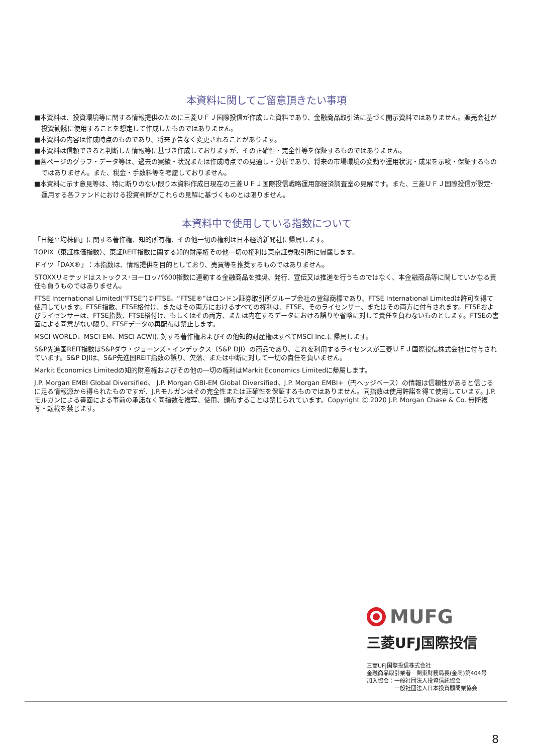本資料に関してご留意頂きたい事項
■本資料は、投資環境等に関する情報提供のために三菱ＵＦＪ国際投信が作成した資料であり、金融商品取引法に基づく開示資料ではありません。販売会社が投資勧誘に使用することを想定して作成したものではありません。
■本資料の内容は作成時点のものであり、将来予告なく変更されることがあります。
■本資料は信頼できると判断した情報等に基づき作成しておりますが、その正確性・完全性等を保証するものではありません。
■各ページのグラフ・データ等は、過去の実績・状況または作成時点での見通し・分析であり、将来の市場環境の変動や運用状況・成果を示唆・保証するものではありません。また、税金・手数料等を考慮しておりません。
■本資料に示す意見等は、特に断りのない限り本資料作成日現在の三菱ＵＦＪ国際投信戦略運用部経済調査室の見解です。また、三菱ＵＦＪ国際投信が設定･運用する各ファンドにおける投資判断がこれらの見解に基づくものとは限りません。
本資料中で使用している指数について
「日経平均株価」に関する著作権、知的所有権、その他一切の権利は日本経済新聞社に帰属します。
TOPIX（東証株価指数）、東証REIT指数に関する知的財産権その他一切の権利は東京証券取引所に帰属します。
ドイツ「DAX®」：本指数は、情報提供を目的としており、売買等を推奨するものではありません。
STOXXリミテッドはストックス･ヨーロッパ600指数に連動する金融商品を推奨、発行、宣伝又は推進を行うものではなく、本金融商品等に関していかなる責任も負うものではありません。
FTSE International Limited(“FTSE”)©FTSE。“FTSE®”はロンドン証券取引所グループ会社の登録商標であり、FTSE International Limitedは許可を得て使用しています。FTSE指数、FTSE格付け、またはその両方におけるすべての権利は、FTSE、そのライセンサー、またはその両方に付与されます。FTSEおよびライセンサーは、FTSE指数、FTSE格付け、もしくはその両方、または内在するデータにおける誤りや省略に対して責任を負わないものとします。FTSEの書面による同意がない限り、FTSEデータの再配布は禁止します。
MSCI WORLD、MSCI EM、MSCI ACWIに対する著作権およびその他知的財産権はすべてMSCI Inc.に帰属します。
S&P先進国REIT指数はS&Pダウ・ジョーンズ・インデックス（S&P DJI）の商品であり、これを利用するライセンスが三菱ＵＦＪ国際投信株式会社に付与されています。S&P DJIは、S&P先進国REIT指数の誤り、欠落、または中断に対して一切の責任を負いません。
Markit Economics Limitedの知的財産権およびその他の一切の権利はMarkit Economics Limitedに帰属します。
J.P. Morgan EMBI Global Diversified、 J.P. Morgan GBI-EM Global Diversified、J.P. Morgan EMBI+（円ヘッジベース）の情報は信頼性があると信じるに足る情報源から得られたものですが、J.P.モルガンはその完全性または正確性を保証するものではありません。同指数は使用許諾を得て使用しています。J.P.モルガンによる書面による事前の承諾なく同指数を複写、使用、頒布することは禁じられています。Copyright Ⓒ 2020 J.P. Morgan Chase & Co. 無断複写・転載を禁じます。
MUFG
三菱UFJ国際投信
三菱UFJ国際投信株式会社
金融商品取引業者　関東財務局長(金商)第404号
加入協会：一般社団法人投資信託協会
　　　　　一般社団法人日本投資顧問業協会
8